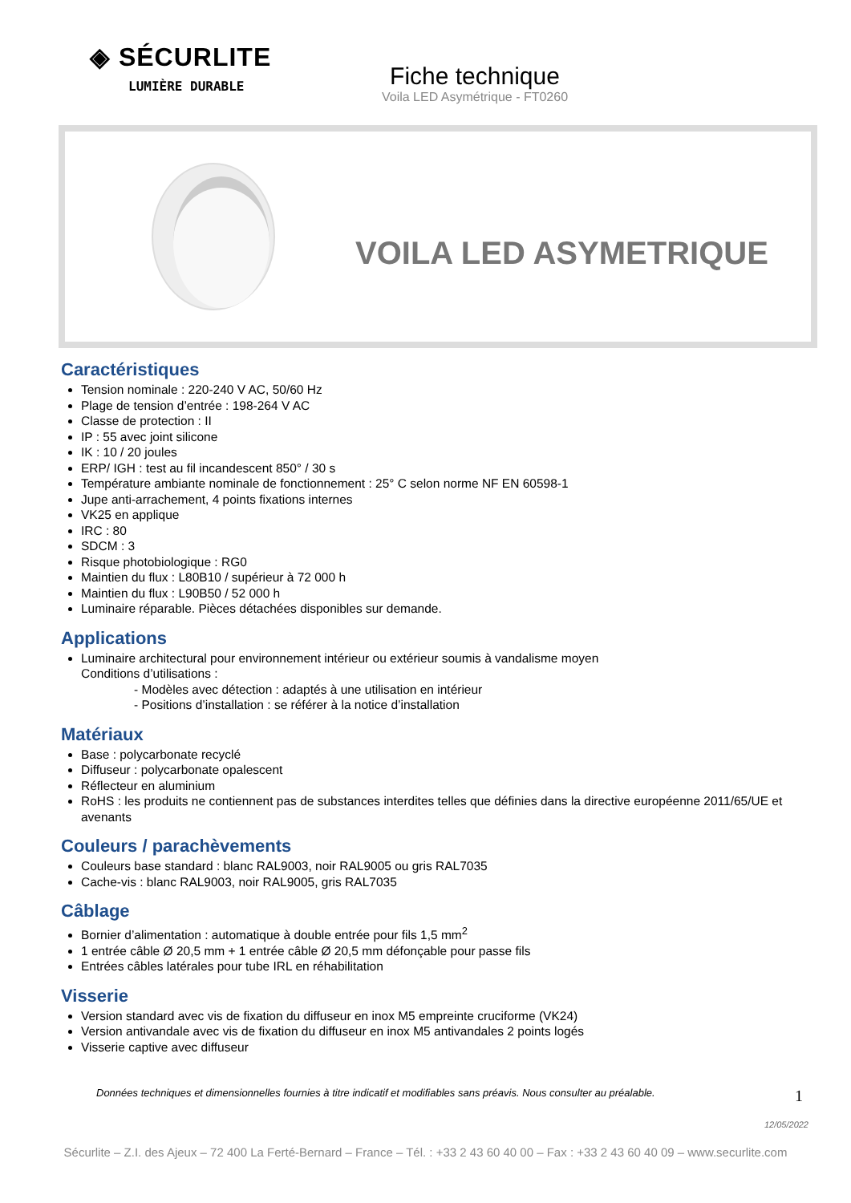◈ SÉCURLITE
LUMIÈRE DURABLE
Fiche technique
Voila LED Asymétrique - FT0260
VOILA LED ASYMETRIQUE
Caractéristiques
Tension nominale : 220-240 V AC, 50/60 Hz
Plage de tension d’entrée : 198-264 V AC
Classe de protection : II
IP : 55 avec joint silicone
IK : 10 / 20 joules
ERP/ IGH : test au fil incandescent 850° / 30 s
Température ambiante nominale de fonctionnement : 25° C selon norme NF EN 60598-1
Jupe anti-arrachement, 4 points fixations internes
VK25 en applique
IRC : 80
SDCM : 3
Risque photobiologique : RG0
Maintien du flux : L80B10 / supérieur à 72 000 h
Maintien du flux : L90B50 / 52 000 h
Luminaire réparable. Pièces détachées disponibles sur demande.
Applications
Luminaire architectural pour environnement intérieur ou extérieur soumis à vandalisme moyen
Conditions d’utilisations :
- Modèles avec détection : adaptés à une utilisation en intérieur
- Positions d’installation : se référer à la notice d’installation
Matériaux
Base : polycarbonate recyclé
Diffuseur : polycarbonate opalescent
Réflecteur en aluminium
RoHS : les produits ne contiennent pas de substances interdites telles que définies dans la directive européenne 2011/65/UE et avenants
Couleurs / parachèvements
Couleurs base standard : blanc RAL9003, noir RAL9005 ou gris RAL7035
Cache-vis : blanc RAL9003, noir RAL9005, gris RAL7035
Câblage
Bornier d’alimentation : automatique à double entrée pour fils 1,5 mm<sup>2</sup>
1 entrée câble Ø 20,5 mm + 1 entrée câble Ø 20,5 mm défonçable pour passe fils
Entrées câbles latérales pour tube IRL en réhabilitation
Visserie
Version standard avec vis de fixation du diffuseur en inox M5 empreinte cruciforme (VK24)
Version antivandale avec vis de fixation du diffuseur en inox M5 antivandales 2 points logés
Visserie captive avec diffuseur
Données techniques et dimensionnelles fournies à titre indicatif et modifiables sans préavis. Nous consulter au préalable. 1
12/05/2022
Sécurlite – Z.I. des Ajeux – 72 400 La Ferté-Bernard – France – Tél. : +33 2 43 60 40 00 – Fax : +33 2 43 60 40 09 – www.securlite.com